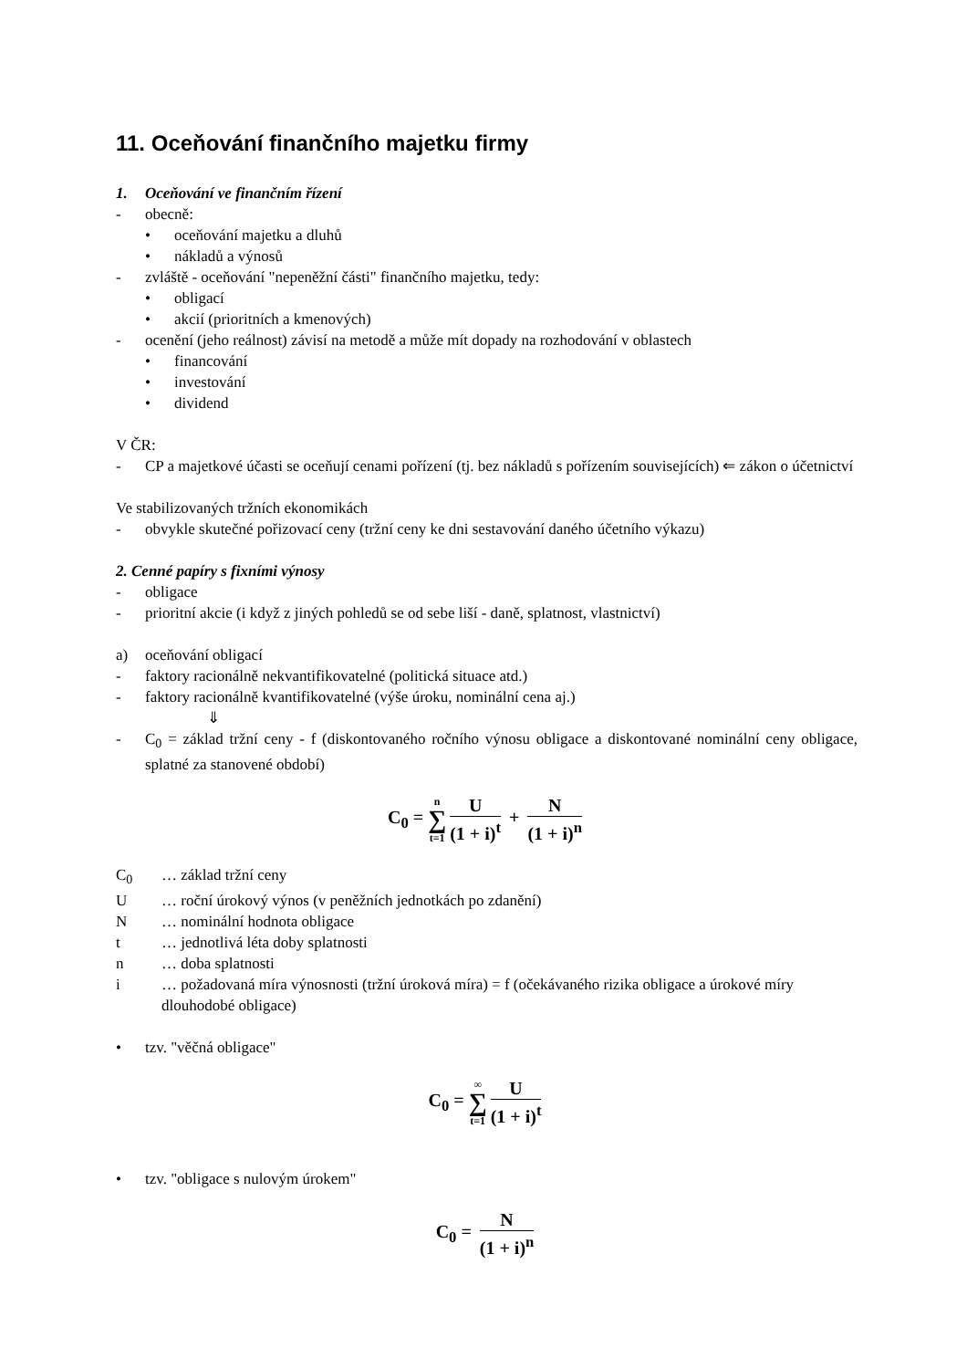11. Oceňování finančního majetku firmy
1. Oceňování ve finančním řízení
- obecně:
• oceňování majetku a dluhů
• nákladů a výnosů
- zvláště - oceňování "nepeněžní části" finančního majetku, tedy:
• obligací
• akcií (prioritních a kmenových)
- ocenění (jeho reálnost) závisí na metodě a může mít dopady na rozhodování v oblastech
• financování
• investování
• dividend
V ČR:
- CP a majetkové účasti se oceňují cenami pořízení (tj. bez nákladů s pořízením souvisejících) ⇐ zákon o účetnictví
Ve stabilizovaných tržních ekonomikách
- obvykle skutečné pořizovací ceny (tržní ceny ke dni sestavování daného účetního výkazu)
2. Cenné papíry s fixními výnosy
- obligace
- prioritní akcie (i když z jiných pohledů se od sebe liší - daně, splatnost, vlastnictví)
a) oceňování obligací
- faktory racionálně nekvantifikovatelné (politická situace atd.)
- faktory racionálně kvantifikovatelné (výše úroku, nominální cena aj.)
⇓
- C<sub>0</sub> = základ tržní ceny - f (diskontovaného ročního výnosu obligace a diskontované nominální ceny obligace, splatné za stanovené období)
C<sub>0</sub> = n ∑ t=1
U
(1 + i)<sup>t</sup>
+
N
(1 + i)<sup>n</sup>
C<sub>0</sub> … základ tržní ceny
U … roční úrokový výnos (v peněžních jednotkách po zdanění)
N … nominální hodnota obligace
t … jednotlivá léta doby splatnosti
n … doba splatnosti
i … požadovaná míra výnosnosti (tržní úroková míra) = f (očekávaného rizika obligace a úrokové míry dlouhodobé obligace)
• tzv. "věčná obligace"
C<sub>0</sub> = ∞ ∑ t=1
U
(1 + i)<sup>t</sup>
• tzv. "obligace s nulovým úrokem"
C<sub>0</sub> =
N
(1 + i)<sup>n</sup>